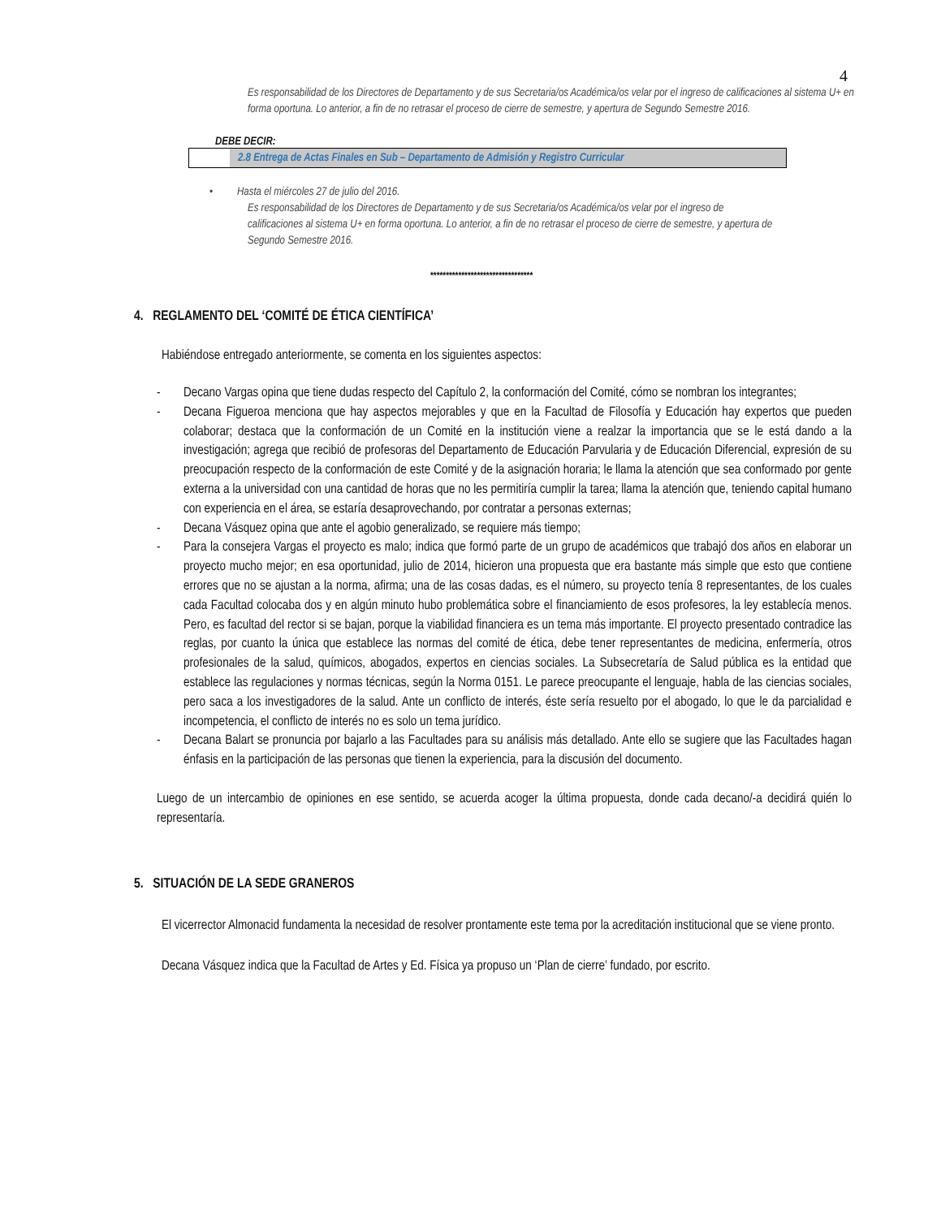4
Es responsabilidad de los Directores de Departamento y de sus Secretaria/os Académica/os velar por el ingreso de calificaciones al sistema U+ en forma oportuna. Lo anterior, a fin de no retrasar el proceso de cierre de semestre, y apertura de Segundo Semestre 2016.
DEBE DECIR:
2.8 Entrega de Actas Finales en Sub – Departamento de Admisión y Registro Curricular
• Hasta el miércoles 27 de julio del 2016.
Es responsabilidad de los Directores de Departamento y de sus Secretaria/os Académica/os velar por el ingreso de calificaciones al sistema U+ en forma oportuna. Lo anterior, a fin de no retrasar el proceso de cierre de semestre, y apertura de Segundo Semestre 2016.
*********************************
4. REGLAMENTO DEL ‘COMITÉ DE ÉTICA CIENTÍFICA’
Habiéndose entregado anteriormente, se comenta en los siguientes aspectos:
- Decano Vargas opina que tiene dudas respecto del Capítulo 2, la conformación del Comité, cómo se nombran los integrantes;
- Decana Figueroa menciona que hay aspectos mejorables y que en la Facultad de Filosofía y Educación hay expertos que pueden colaborar; destaca que la conformación de un Comité en la institución viene a realzar la importancia que se le está dando a la investigación; agrega que recibió de profesoras del Departamento de Educación Parvularia y de Educación Diferencial, expresión de su preocupación respecto de la conformación de este Comité y de la asignación horaria; le llama la atención que sea conformado por gente externa a la universidad con una cantidad de horas que no les permitiría cumplir la tarea; llama la atención que, teniendo capital humano con experiencia en el área, se estaría desaprovechando, por contratar a personas externas;
- Decana Vásquez opina que ante el agobio generalizado, se requiere más tiempo;
- Para la consejera Vargas el proyecto es malo; indica que formó parte de un grupo de académicos que trabajó dos años en elaborar un proyecto mucho mejor; en esa oportunidad, julio de 2014, hicieron una propuesta que era bastante más simple que esto que contiene errores que no se ajustan a la norma, afirma; una de las cosas dadas, es el número, su proyecto tenía 8 representantes, de los cuales cada Facultad colocaba dos y en algún minuto hubo problemática sobre el financiamiento de esos profesores, la ley establecía menos. Pero, es facultad del rector si se bajan, porque la viabilidad financiera es un tema más importante. El proyecto presentado contradice las reglas, por cuanto la única que establece las normas del comité de ética, debe tener representantes de medicina, enfermería, otros profesionales de la salud, químicos, abogados, expertos en ciencias sociales. La Subsecretaría de Salud pública es la entidad que establece las regulaciones y normas técnicas, según la Norma 0151. Le parece preocupante el lenguaje, habla de las ciencias sociales, pero saca a los investigadores de la salud. Ante un conflicto de interés, éste sería resuelto por el abogado, lo que le da parcialidad e incompetencia, el conflicto de interés no es solo un tema jurídico.
- Decana Balart se pronuncia por bajarlo a las Facultades para su análisis más detallado. Ante ello se sugiere que las Facultades hagan énfasis en la participación de las personas que tienen la experiencia, para la discusión del documento.
Luego de un intercambio de opiniones en ese sentido, se acuerda acoger la última propuesta, donde cada decano/-a decidirá quién lo representaría.
5. SITUACIÓN DE LA SEDE GRANEROS
El vicerrector Almonacid fundamenta la necesidad de resolver prontamente este tema por la acreditación institucional que se viene pronto.
Decana Vásquez indica que la Facultad de Artes y Ed. Física ya propuso un ‘Plan de cierre’ fundado, por escrito.